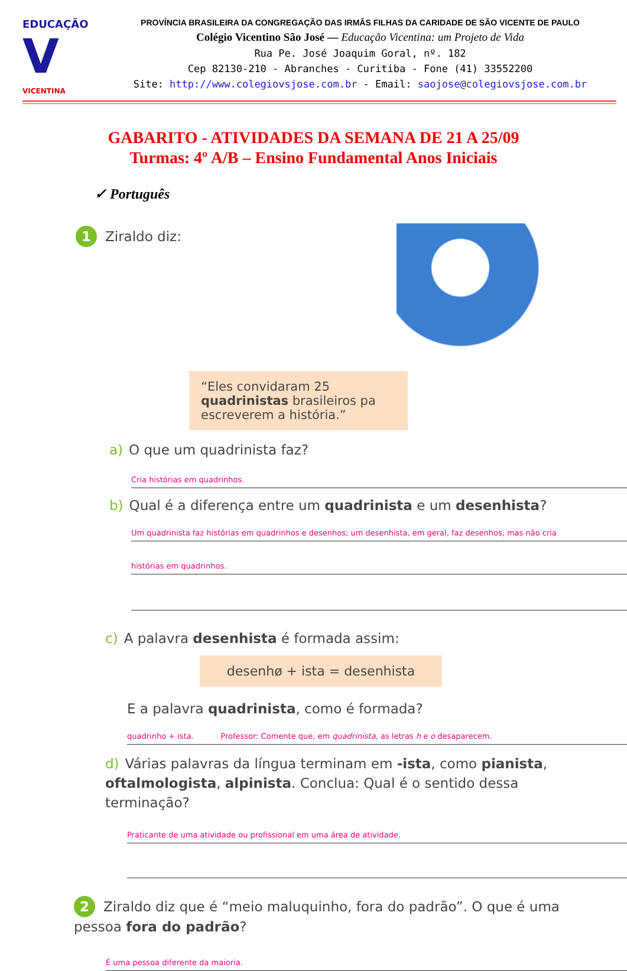EDUCAÇÃO
V
VICENTINA
PROVÍNCIA BRASILEIRA DA CONGREGAÇÃO DAS IRMÃS FILHAS DA CARIDADE DE SÃO VICENTE DE PAULO
Colégio Vicentino São José — Educação Vicentina: um Projeto de Vida
Rua Pe. José Joaquim Goral, nº. 182
Cep 82130-210 - Abranches - Curitiba - Fone (41) 33552200
Site: http://www.colegiovsjose.com.br - Email: saojose@colegiovsjose.com.br
GABARITO - ATIVIDADES DA SEMANA DE 21 A 25/09
Turmas: 4º A/B – Ensino Fundamental Anos Iniciais
✓ Português
1 Ziraldo diz:
“Eles convidaram 25 quadrinistas brasileiros pa escreverem a história.”
a) O que um quadrinista faz?
Cria histórias em quadrinhos.
b) Qual é a diferença entre um quadrinista e um desenhista?
Um quadrinista faz histórias em quadrinhos e desenhos; um desenhista, em geral, faz desenhos, mas não cria
histórias em quadrinhos.
c) A palavra desenhista é formada assim:
desenhø + ista = desenhista
E a palavra quadrinista, como é formada?
quadrinho + ista. Professor: Comente que, em quadrinista, as letras h e o desaparecem.
d) Várias palavras da língua terminam em -ista, como pianista, oftalmologista, alpinista. Conclua: Qual é o sentido dessa terminação?
Praticante de uma atividade ou profissional em uma área de atividade.
2 Ziraldo diz que é “meio maluquinho, fora do padrão”. O que é uma pessoa fora do padrão?
É uma pessoa diferente da maioria.